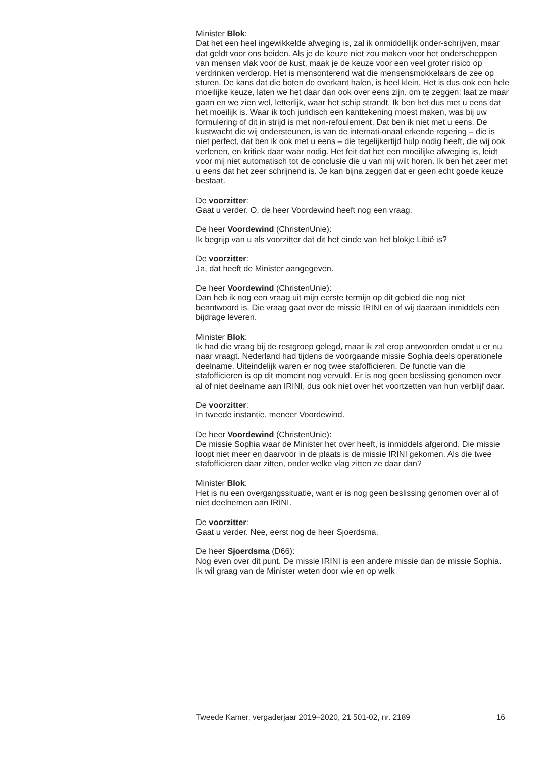Minister Blok:
Dat het een heel ingewikkelde afweging is, zal ik onmiddellijk onder-schrijven, maar dat geldt voor ons beiden. Als je de keuze niet zou maken voor het onderscheppen van mensen vlak voor de kust, maak je de keuze voor een veel groter risico op verdrinken verderop. Het is mensonterend wat die mensensmokkelaars de zee op sturen. De kans dat die boten de overkant halen, is heel klein. Het is dus ook een hele moeilijke keuze, laten we het daar dan ook over eens zijn, om te zeggen: laat ze maar gaan en we zien wel, letterlijk, waar het schip strandt. Ik ben het dus met u eens dat het moeilijk is. Waar ik toch juridisch een kanttekening moest maken, was bij uw formulering of dit in strijd is met non-refoulement. Dat ben ik niet met u eens. De kustwacht die wij ondersteunen, is van de internati-onaal erkende regering – die is niet perfect, dat ben ik ook met u eens – die tegelijkertijd hulp nodig heeft, die wij ook verlenen, en kritiek daar waar nodig. Het feit dat het een moeilijke afweging is, leidt voor mij niet automatisch tot de conclusie die u van mij wilt horen. Ik ben het zeer met u eens dat het zeer schrijnend is. Je kan bijna zeggen dat er geen echt goede keuze bestaat.
De voorzitter:
Gaat u verder. O, de heer Voordewind heeft nog een vraag.
De heer Voordewind (ChristenUnie):
Ik begrijp van u als voorzitter dat dit het einde van het blokje Libië is?
De voorzitter:
Ja, dat heeft de Minister aangegeven.
De heer Voordewind (ChristenUnie):
Dan heb ik nog een vraag uit mijn eerste termijn op dit gebied die nog niet beantwoord is. Die vraag gaat over de missie IRINI en of wij daaraan inmiddels een bijdrage leveren.
Minister Blok:
Ik had die vraag bij de restgroep gelegd, maar ik zal erop antwoorden omdat u er nu naar vraagt. Nederland had tijdens de voorgaande missie Sophia deels operationele deelname. Uiteindelijk waren er nog twee stafofficieren. De functie van die stafofficieren is op dit moment nog vervuld. Er is nog geen beslissing genomen over al of niet deelname aan IRINI, dus ook niet over het voortzetten van hun verblijf daar.
De voorzitter:
In tweede instantie, meneer Voordewind.
De heer Voordewind (ChristenUnie):
De missie Sophia waar de Minister het over heeft, is inmiddels afgerond. Die missie loopt niet meer en daarvoor in de plaats is de missie IRINI gekomen. Als die twee stafofficieren daar zitten, onder welke vlag zitten ze daar dan?
Minister Blok:
Het is nu een overgangssituatie, want er is nog geen beslissing genomen over al of niet deelnemen aan IRINI.
De voorzitter:
Gaat u verder. Nee, eerst nog de heer Sjoerdsma.
De heer Sjoerdsma (D66):
Nog even over dit punt. De missie IRINI is een andere missie dan de missie Sophia. Ik wil graag van de Minister weten door wie en op welk
Tweede Kamer, vergaderjaar 2019–2020, 21 501-02, nr. 2189 16